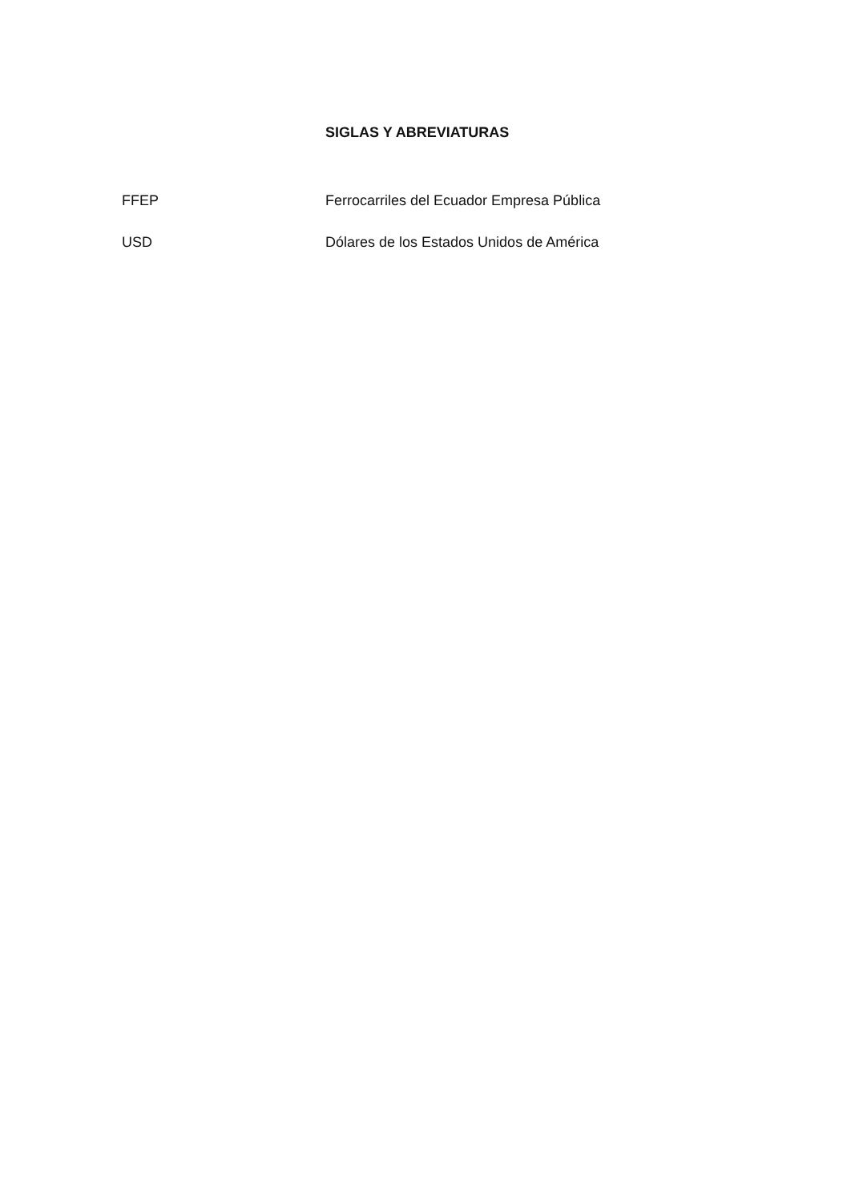SIGLAS Y ABREVIATURAS
FFEP Ferrocarriles del Ecuador Empresa Pública
USD Dólares de los Estados Unidos de América